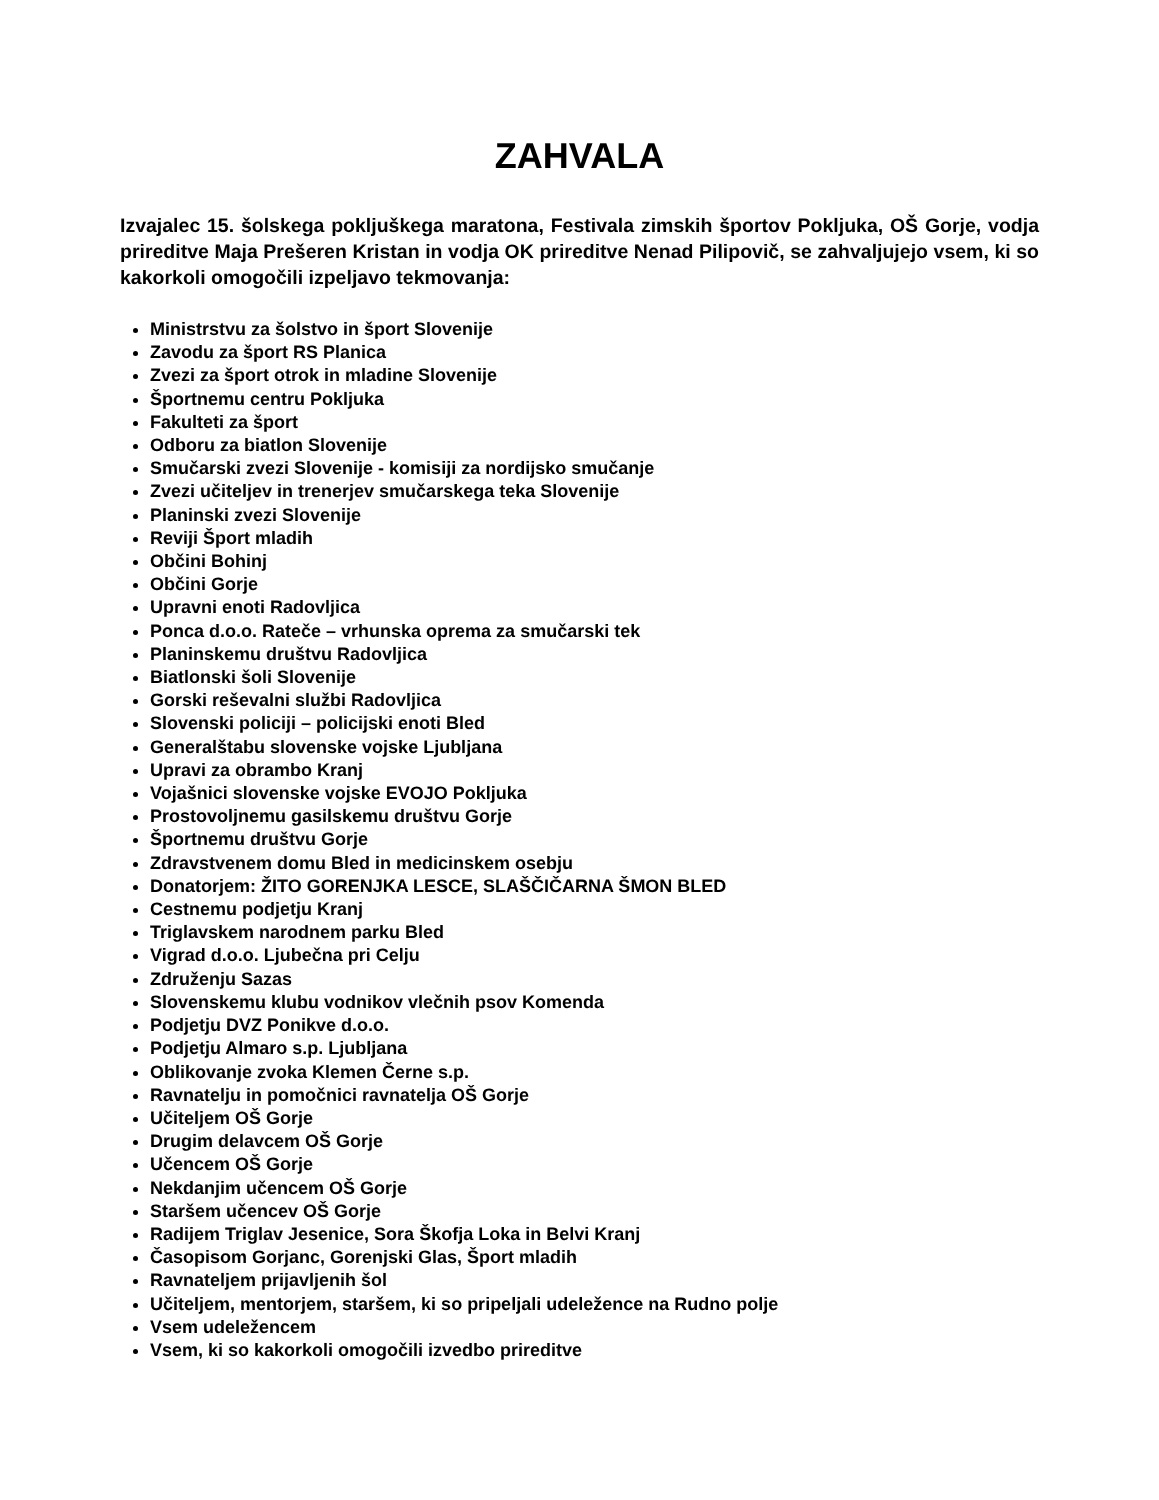ZAHVALA
Izvajalec 15. šolskega pokljuškega maratona, Festivala zimskih športov Pokljuka, OŠ Gorje, vodja prireditve Maja Prešeren Kristan in vodja OK prireditve Nenad Pilipovič, se zahvaljujejo vsem, ki so kakorkoli omogočili izpeljavo tekmovanja:
Ministrstvu za šolstvo in šport Slovenije
Zavodu za šport RS Planica
Zvezi za šport otrok in mladine Slovenije
Športnemu centru Pokljuka
Fakulteti za šport
Odboru za biatlon Slovenije
Smučarski zvezi Slovenije - komisiji za nordijsko smučanje
Zvezi učiteljev in trenerjev smučarskega teka Slovenije
Planinski zvezi Slovenije
Reviji Šport mladih
Občini Bohinj
Občini Gorje
Upravni enoti Radovljica
Ponca d.o.o. Rateče – vrhunska oprema za smučarski tek
Planinskemu društvu Radovljica
Biatlonski šoli Slovenije
Gorski reševalni službi Radovljica
Slovenski policiji – policijski enoti Bled
Generalštabu slovenske vojske Ljubljana
Upravi za obrambo Kranj
Vojašnici slovenske vojske EVOJO Pokljuka
Prostovoljnemu gasilskemu društvu Gorje
Športnemu društvu Gorje
Zdravstvenem domu Bled in medicinskem osebju
Donatorjem: ŽITO GORENJKA LESCE, SLAŠČIČARNA ŠMON BLED
Cestnemu podjetju Kranj
Triglavskem narodnem parku Bled
Vigrad d.o.o. Ljubečna pri Celju
Združenju Sazas
Slovenskemu klubu vodnikov vlečnih psov Komenda
Podjetju DVZ Ponikve d.o.o.
Podjetju Almaro s.p. Ljubljana
Oblikovanje zvoka Klemen Černe s.p.
Ravnatelju in pomočnici ravnatelja OŠ Gorje
Učiteljem OŠ Gorje
Drugim delavcem OŠ Gorje
Učencem OŠ Gorje
Nekdanjim učencem OŠ Gorje
Staršem učencev OŠ Gorje
Radijem Triglav Jesenice, Sora Škofja Loka in Belvi Kranj
Časopisom Gorjanc, Gorenjski Glas, Šport mladih
Ravnateljem prijavljenih šol
Učiteljem, mentorjem, staršem, ki so pripeljali udeležence na Rudno polje
Vsem udeležencem
Vsem, ki so kakorkoli omogočili izvedbo prireditve